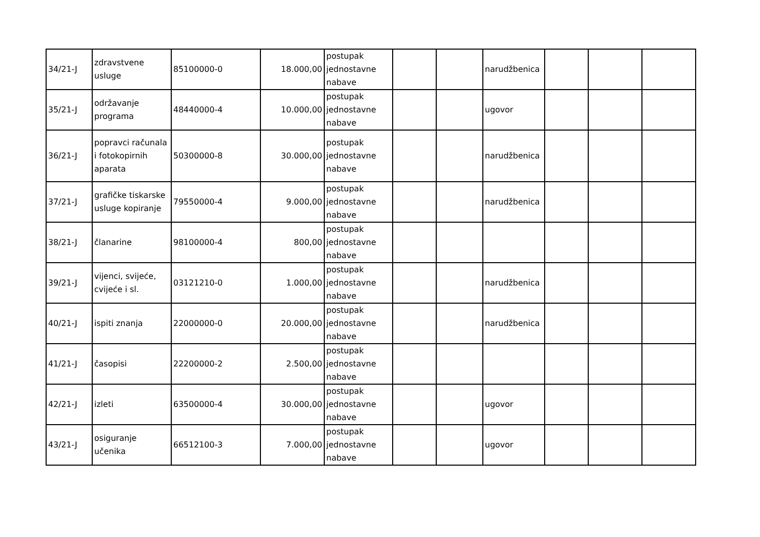| 34/21-J | zdravstvene usluge | 85100000-0 | 18.000,00 | postupak jednostavne nabave | | | narudžbenica | | | |
| 35/21-J | održavanje programa | 48440000-4 | 10.000,00 | postupak jednostavne nabave | | | ugovor | | | |
| 36/21-J | popravci računala i fotokopirnih aparata | 50300000-8 | 30.000,00 | postupak jednostavne nabave | | | narudžbenica | | | |
| 37/21-J | grafičke tiskarske usluge kopiranje | 79550000-4 | 9.000,00 | postupak jednostavne nabave | | | narudžbenica | | | |
| 38/21-J | članarine | 98100000-4 | 800,00 | postupak jednostavne nabave | | | | | | |
| 39/21-J | vijenci, svijeće, cvijeće i sl. | 03121210-0 | 1.000,00 | postupak jednostavne nabave | | | narudžbenica | | | |
| 40/21-J | ispiti znanja | 22000000-0 | 20.000,00 | postupak jednostavne nabave | | | narudžbenica | | | |
| 41/21-J | časopisi | 22200000-2 | 2.500,00 | postupak jednostavne nabave | | | | | | |
| 42/21-J | izleti | 63500000-4 | 30.000,00 | postupak jednostavne nabave | | | ugovor | | | |
| 43/21-J | osiguranje učenika | 66512100-3 | 7.000,00 | postupak jednostavne nabave | | | ugovor | | | |